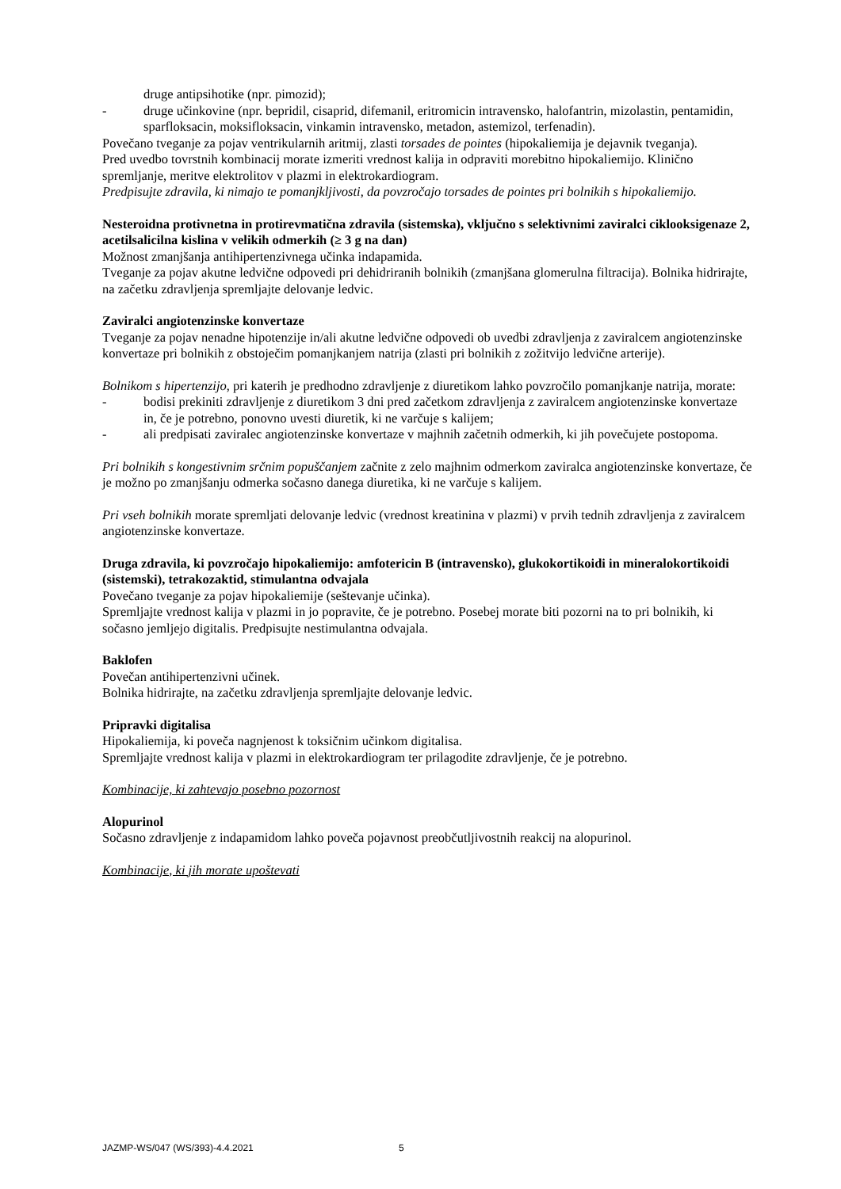druge antipsihotike (npr. pimozid);
- druge učinkovine (npr. bepridil, cisaprid, difemanil, eritromicin intravensko, halofantrin, mizolastin, pentamidin, sparfloksacin, moksifloksacin, vinkamin intravensko, metadon, astemizol, terfenadin).
Povečano tveganje za pojav ventrikularnih aritmij, zlasti torsades de pointes (hipokaliemija je dejavnik tveganja).
Pred uvedbo tovrstnih kombinacij morate izmeriti vrednost kalija in odpraviti morebitno hipokaliemijo. Klinično spremljanje, meritve elektrolitov v plazmi in elektrokardiogram.
Predpisujte zdravila, ki nimajo te pomanjkljivosti, da povzročajo torsades de pointes pri bolnikih s hipokaliemijo.
Nesteroidna protivnetna in protirevmatična zdravila (sistemska), vključno s selektivnimi zaviralci ciklooksigenaze 2, acetilsalicilna kislina v velikih odmerkih (≥ 3 g na dan)
Možnost zmanjšanja antihipertenzivnega učinka indapamida.
Tveganje za pojav akutne ledvične odpovedi pri dehidriranih bolnikih (zmanjšana glomerulna filtracija). Bolnika hidrirajte, na začetku zdravljenja spremljajte delovanje ledvic.
Zaviralci angiotenzinske konvertaze
Tveganje za pojav nenadne hipotenzije in/ali akutne ledvične odpovedi ob uvedbi zdravljenja z zaviralcem angiotenzinske konvertaze pri bolnikih z obstoječim pomanjkanjem natrija (zlasti pri bolnikih z zožitvijo ledvične arterije).
Bolnikom s hipertenzijo, pri katerih je predhodno zdravljenje z diuretikom lahko povzročilo pomanjkanje natrija, morate:
- bodisi prekiniti zdravljenje z diuretikom 3 dni pred začetkom zdravljenja z zaviralcem angiotenzinske konvertaze in, če je potrebno, ponovno uvesti diuretik, ki ne varčuje s kalijem;
- ali predpisati zaviralec angiotenzinske konvertaze v majhnih začetnih odmerkih, ki jih povečujete postopoma.
Pri bolnikih s kongestivnim srčnim popuščanjem začnite z zelo majhnim odmerkom zaviralca angiotenzinske konvertaze, če je možno po zmanjšanju odmerka sočasno danega diuretika, ki ne varčuje s kalijem.
Pri vseh bolnikih morate spremljati delovanje ledvic (vrednost kreatinina v plazmi) v prvih tednih zdravljenja z zaviralcem angiotenzinske konvertaze.
Druga zdravila, ki povzročajo hipokaliemijo: amfotericin B (intravensko), glukokortikoidi in mineralokortikoidi (sistemski), tetrakozaktid, stimulantna odvajala
Povečano tveganje za pojav hipokaliemije (seštevanje učinka).
Spremljajte vrednost kalija v plazmi in jo popravite, če je potrebno. Posebej morate biti pozorni na to pri bolnikih, ki sočasno jemljejo digitalis. Predpisujte nestimulantna odvajala.
Baklofen
Povečan antihipertenzivni učinek.
Bolnika hidrirajte, na začetku zdravljenja spremljajte delovanje ledvic.
Pripravki digitalisa
Hipokaliemija, ki poveča nagnjenost k toksičnim učinkom digitalisa.
Spremljajte vrednost kalija v plazmi in elektrokardiogram ter prilagodite zdravljenje, če je potrebno.
Kombinacije, ki zahtevajo posebno pozornost
Alopurinol
Sočasno zdravljenje z indapamidom lahko poveča pojavnost preobčutljivostnih reakcij na alopurinol.
Kombinacije, ki jih morate upoštevati
JAZMP-WS/047 (WS/393)-4.4.2021 5